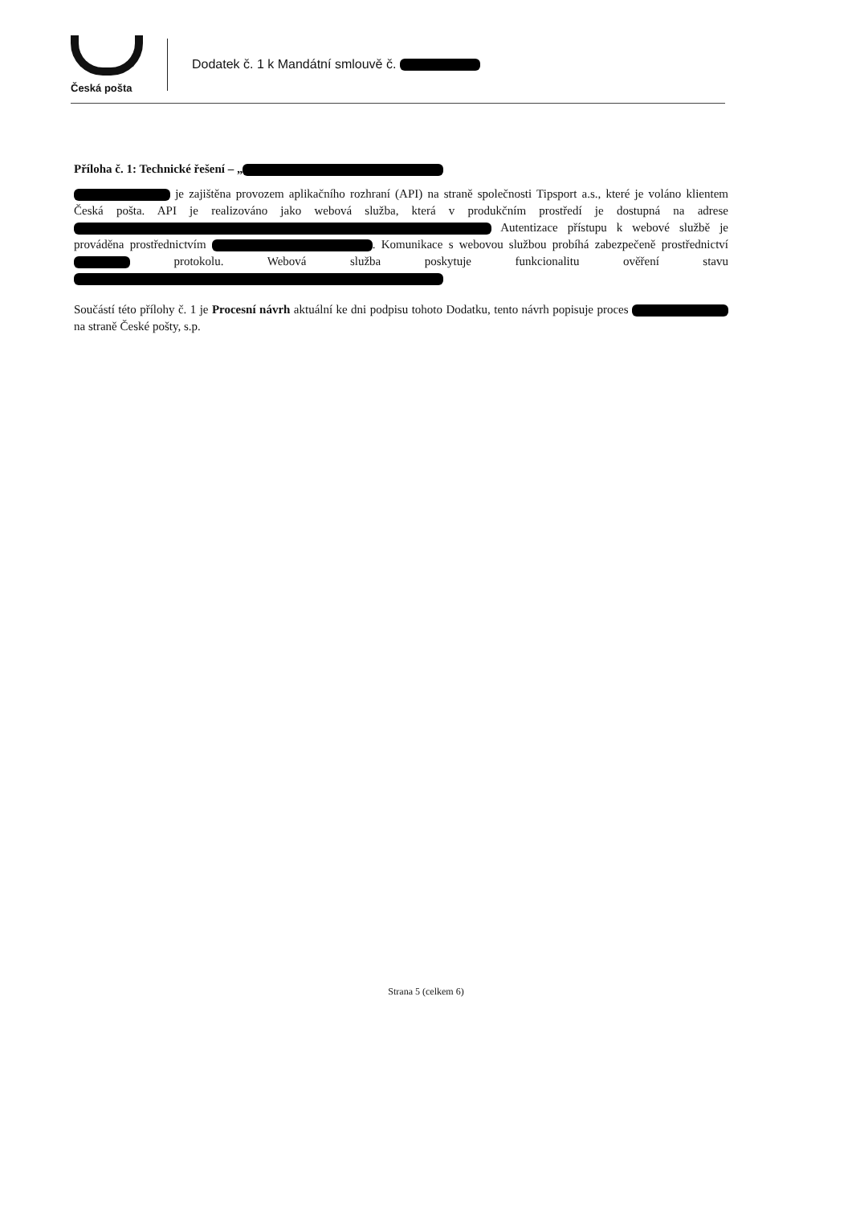Česká pošta
Dodatek č. 1 k Mandátní smlouvě č.
Příloha č. 1: Technické řešení – „
je zajištěna provozem aplikačního rozhraní (API) na straně společnosti Tipsport a.s., které je voláno klientem Česká pošta. API je realizováno jako webová služba, která v produkčním prostředí je dostupná na adrese Autentizace přístupu k webové službě je prováděna prostřednictvím . Komunikace s webovou službou probíhá zabezpečeně prostřednictví protokolu. Webová služba poskytuje funkcionalitu ověření stavu
Součástí této přílohy č. 1 je Procesní návrh aktuální ke dni podpisu tohoto Dodatku, tento návrh popisuje proces na straně České pošty, s.p.
Strana 5 (celkem 6)